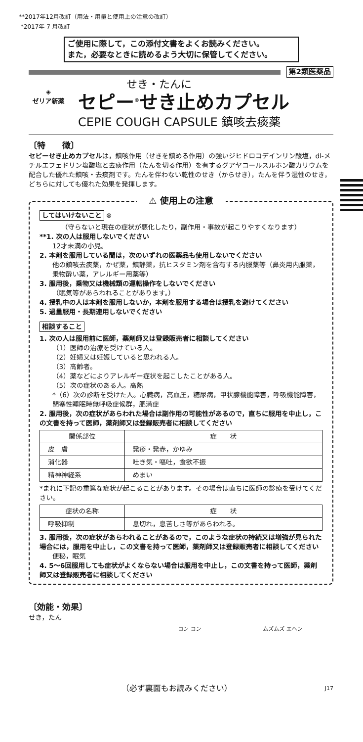**2017年12月改訂（用法・用量と使用上の注意の改訂）
*2017年 7 月改訂
ご使用に際して，この添付文書をよくお読みください。
また，必要なときに読めるよう大切に保管してください。
第2類医薬品
◈
ゼリア新薬
せき・たんに
セピー<sup>®</sup>せき止めカプセル
CEPIE COUGH CAPSULE 鎮咳去痰薬
〔特　　徴〕
セピーせき止めカプセルは，鎮咳作用（せきを鎮める作用）の強いジヒドロコデインリン酸塩，dl-メチルエフェドリン塩酸塩と去痰作用（たんを切る作用）を有するグアヤコールスルホン酸カリウムを配合した優れた鎮咳・去痰剤です。たんを伴わない乾性のせき（からせき），たんを伴う湿性のせき，どちらに対しても優れた効果を発揮します。
⚠ 使用上の注意
してはいけないこと
⊗
（守らないと現在の症状が悪化したり，副作用・事故が起こりやすくなります）
**1. 次の人は服用しないでください
12才未満の小児。
2. 本剤を服用している間は，次のいずれの医薬品も使用しないでください
他の鎮咳去痰薬，かぜ薬，鎮静薬，抗ヒスタミン剤を含有する内服薬等（鼻炎用内服薬，乗物酔い薬，アレルギー用薬等）
3. 服用後，乗物又は機械類の運転操作をしないでください
（眠気等があらわれることがあります。）
4. 授乳中の人は本剤を服用しないか，本剤を服用する場合は授乳を避けてください
5. 過量服用・長期連用しないでください
相談すること
1. 次の人は服用前に医師，薬剤師又は登録販売者に相談してください
（1）医師の治療を受けている人。
（2）妊婦又は妊娠していると思われる人。
（3）高齢者。
（4）薬などによりアレルギー症状を起こしたことがある人。
（5）次の症状のある人。高熱
*（6）次の診断を受けた人。心臓病，高血圧，糖尿病，甲状腺機能障害，呼吸機能障害，閉塞性睡眠時無呼吸症候群，肥満症
2. 服用後，次の症状があらわれた場合は副作用の可能性があるので，直ちに服用を中止し，この文書を持って医師，薬剤師又は登録販売者に相談してください
| 関係部位 | 症 状 |
| --- | --- |
| 皮 膚 | 発疹・発赤，かゆみ |
| 消化器 | 吐き気・嘔吐，食欲不振 |
| 精神神経系 | めまい |
*まれに下記の重篤な症状が起こることがあります。その場合は直ちに医師の診療を受けてください。
| 症状の名称 | 症 状 |
| --- | --- |
| 呼吸抑制 | 息切れ，息苦しさ等があらわれる。 |
3. 服用後，次の症状があらわれることがあるので，このような症状の持続又は増強が見られた場合には，服用を中止し，この文書を持って医師，薬剤師又は登録販売者に相談してください
便秘，眠気
4. 5～6回服用しても症状がよくならない場合は服用を中止し，この文書を持って医師，薬剤師又は登録販売者に相談してください
〔効能・効果〕
せき，たん
コン コン ムズムズ エヘン
（必ず裏面もお読みください） J17